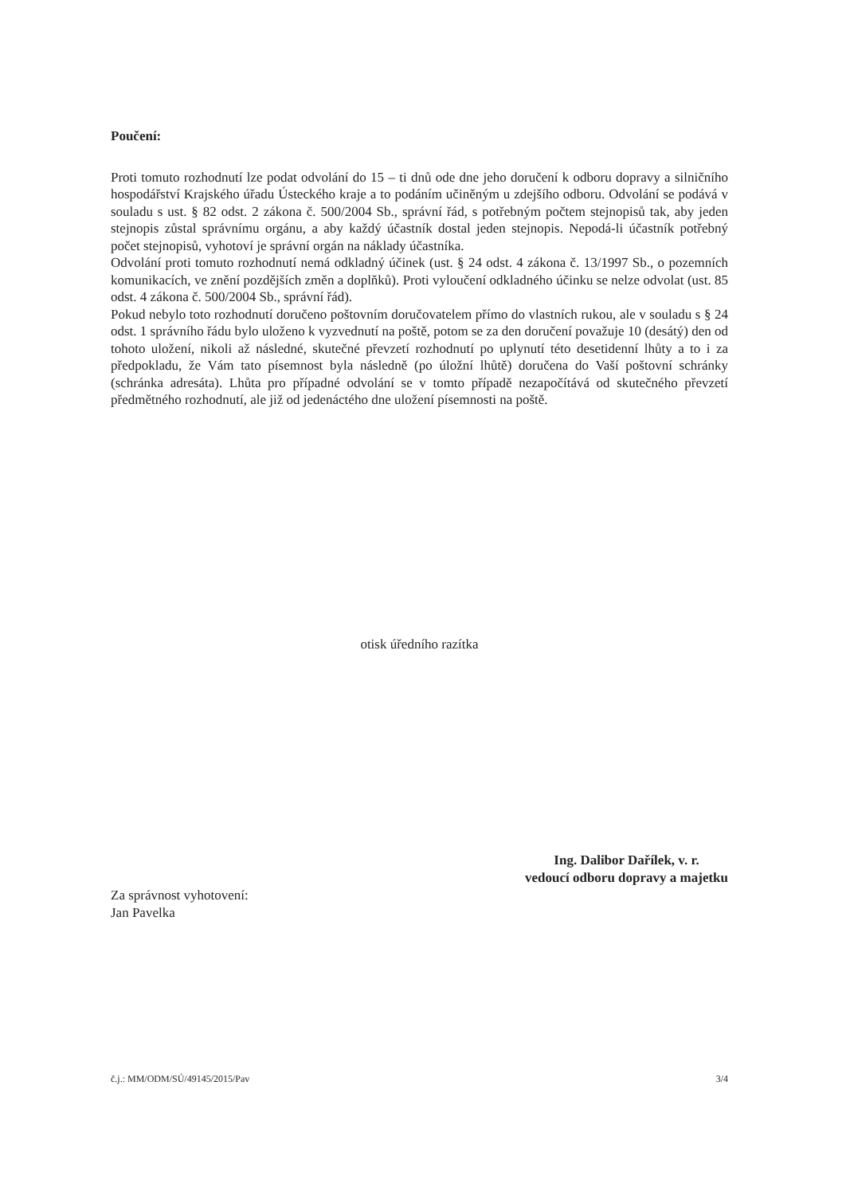Poučení:
Proti tomuto rozhodnutí lze podat odvolání do 15 – ti dnů ode dne jeho doručení k odboru dopravy a silničního hospodářství Krajského úřadu Ústeckého kraje a to podáním učiněným u zdejšího odboru. Odvolání se podává v souladu s ust. § 82 odst. 2 zákona č. 500/2004 Sb., správní řád, s potřebným počtem stejnopisů tak, aby jeden stejnopis zůstal správnímu orgánu, a aby každý účastník dostal jeden stejnopis. Nepodá-li účastník potřebný počet stejnopisů, vyhotoví je správní orgán na náklady účastníka.
Odvolání proti tomuto rozhodnutí nemá odkladný účinek (ust. § 24 odst. 4 zákona č. 13/1997 Sb., o pozemních komunikacích, ve znění pozdějších změn a doplňků). Proti vyloučení odkladného účinku se nelze odvolat (ust. 85 odst. 4 zákona č. 500/2004 Sb., správní řád).
Pokud nebylo toto rozhodnutí doručeno poštovním doručovatelem přímo do vlastních rukou, ale v souladu s § 24 odst. 1 správního řádu bylo uloženo k vyzvednutí na poště, potom se za den doručení považuje 10 (desátý) den od tohoto uložení, nikoli až následné, skutečné převzetí rozhodnutí po uplynutí této desetidenní lhůty a to i za předpokladu, že Vám tato písemnost byla následně (po úložní lhůtě) doručena do Vaší poštovní schránky (schránka adresáta). Lhůta pro případné odvolání se v tomto případě nezapočítává od skutečného převzetí předmětného rozhodnutí, ale již od jedenáctého dne uložení písemnosti na poště.
otisk úředního razítka
Za správnost vyhotovení:
Jan Pavelka
Ing. Dalibor Dařílek, v. r.
vedoucí odboru dopravy a majetku
č.j.: MM/ODM/SÚ/49145/2015/Pav 3/4